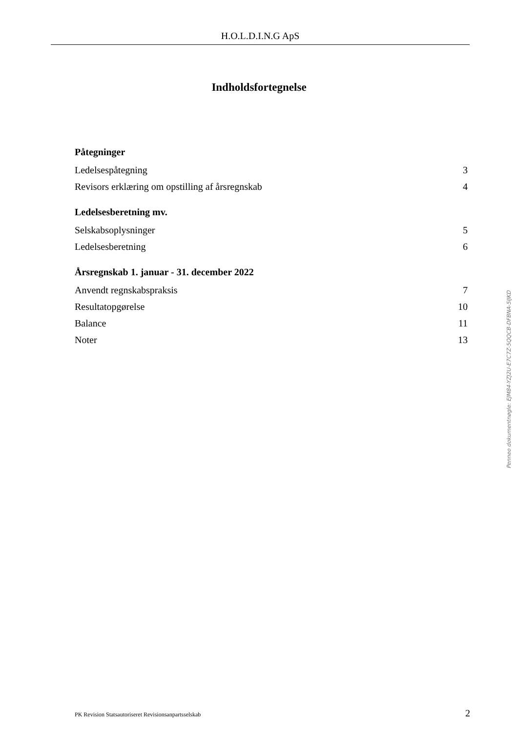H.O.L.D.I.N.G ApS
Indholdsfortegnelse
Påtegninger
Ledelsespåtegning 3
Revisors erklæring om opstilling af årsregnskab 4
Ledelsesberetning mv.
Selskabsoplysninger 5
Ledelsesberetning 6
Årsregnskab 1. januar - 31. december 2022
Anvendt regnskabspraksis 7
Resultatopgørelse 10
Balance 11
Noter 13
Penneo dokumentnøgle: EJM84-YZJ2U-E7C7Z-5QQCB-DFBNA-5IJKD
PK Revision Statsautoriseret Revisionsanpartsselskab 2